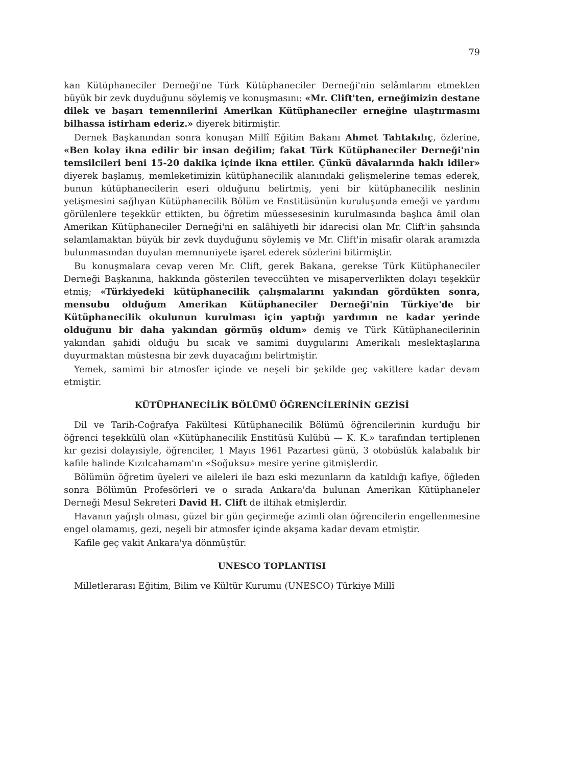79
kan Kütüphaneciler Derneği'ne Türk Kütüphaneciler Derneği'nin selâmlarını etmekten büyük bir zevk duyduğunu söylemiş ve konuşmasını: «Mr. Clift'ten, erneğimizin destane dilek ve başarı temennilerini Amerikan Kütüphaneciler erneğine ulaştırmasını bilhassa istirham ederiz.» diyerek bitirmiştir.
Dernek Başkanından sonra konuşan Millî Eğitim Bakanı Ahmet Tahtakılıç, özlerine, «Ben kolay ikna edilir bir insan değilim; fakat Türk Kütüphaneciler Derneği'nin temsilcileri beni 15-20 dakika içinde ikna ettiler. Çünkü dâvalarında haklı idiler» diyerek başlamış, memleketimizin kütüphanecilik alanındaki gelişmelerine temas ederek, bunun kütüphanecilerin eseri olduğunu belirtmiş, yeni bir kütüphanecilik neslinin yetişmesini sağlıyan Kütüphanecilik Bölüm ve Enstitüsünün kuruluşunda emeği ve yardımı görülenlere teşekkür ettikten, bu öğretim müessesesinin kurulmasında başlıca âmil olan Amerikan Kütüphaneciler Derneği'ni en salâhiyetli bir idarecisi olan Mr. Clift'in şahsında selamlamaktan büyük bir zevk duyduğunu söylemiş ve Mr. Clift'in misafir olarak aramızda bulunmasından duyulan memnuniyete işaret ederek sözlerini bitirmiştir.
Bu konuşmalara cevap veren Mr. Clift, gerek Bakana, gerekse Türk Kütüphaneciler Derneği Başkanına, hakkında gösterilen teveccühten ve misaperverlikten dolayı teşekkür etmiş; «Türkiyedeki kütüphanecilik çalışmalarını yakından gördükten sonra, mensubu olduğum Amerikan Kütüphaneciler Derneği'nin Türkiye'de bir Kütüphanecilik okulunun kurulması için yaptığı yardımın ne kadar yerinde olduğunu bir daha yakından görmüş oldum» demiş ve Türk Kütüphanecilerinin yakından şahidi olduğu bu sıcak ve samimi duygularını Amerikalı meslektaşlarına duyurmaktan müstesna bir zevk duyacağını belirtmiştir.
Yemek, samimi bir atmosfer içinde ve neşeli bir şekilde geç vakitlere kadar devam etmiştir.
KÜTÜPHANECİLİK BÖLÜMÜ ÖĞRENCİLERİNİN GEZİSİ
Dil ve Tarih-Coğrafya Fakültesi Kütüphanecilik Bölümü öğrencilerinin kurduğu bir öğrenci teşekkülü olan «Kütüphanecilik Enstitüsü Kulübü — K. K.» tarafından tertiplenen kır gezisi dolayısiyle, öğrenciler, 1 Mayıs 1961 Pazartesi günü, 3 otobüslük kalabalık bir kafile halinde Kızılcahamam'ın «Soğuksu» mesire yerine gitmişlerdir.
Bölümün öğretim üyeleri ve aileleri ile bazı eski mezunların da katıldığı kafiye, öğleden sonra Bölümün Profesörleri ve o sırada Ankara'da bulunan Amerikan Kütüphaneler Derneği Mesul Sekreteri David H. Clift de iltihak etmişlerdir.
Havanın yağışlı olması, güzel bir gün geçirmeğe azimli olan öğrencilerin engellenmesine engel olamamış, gezi, neşeli bir atmosfer içinde akşama kadar devam etmiştir.
Kafile geç vakit Ankara'ya dönmüştür.
UNESCO TOPLANTISI
Milletlerarası Eğitim, Bilim ve Kültür Kurumu (UNESCO) Türkiye Millî